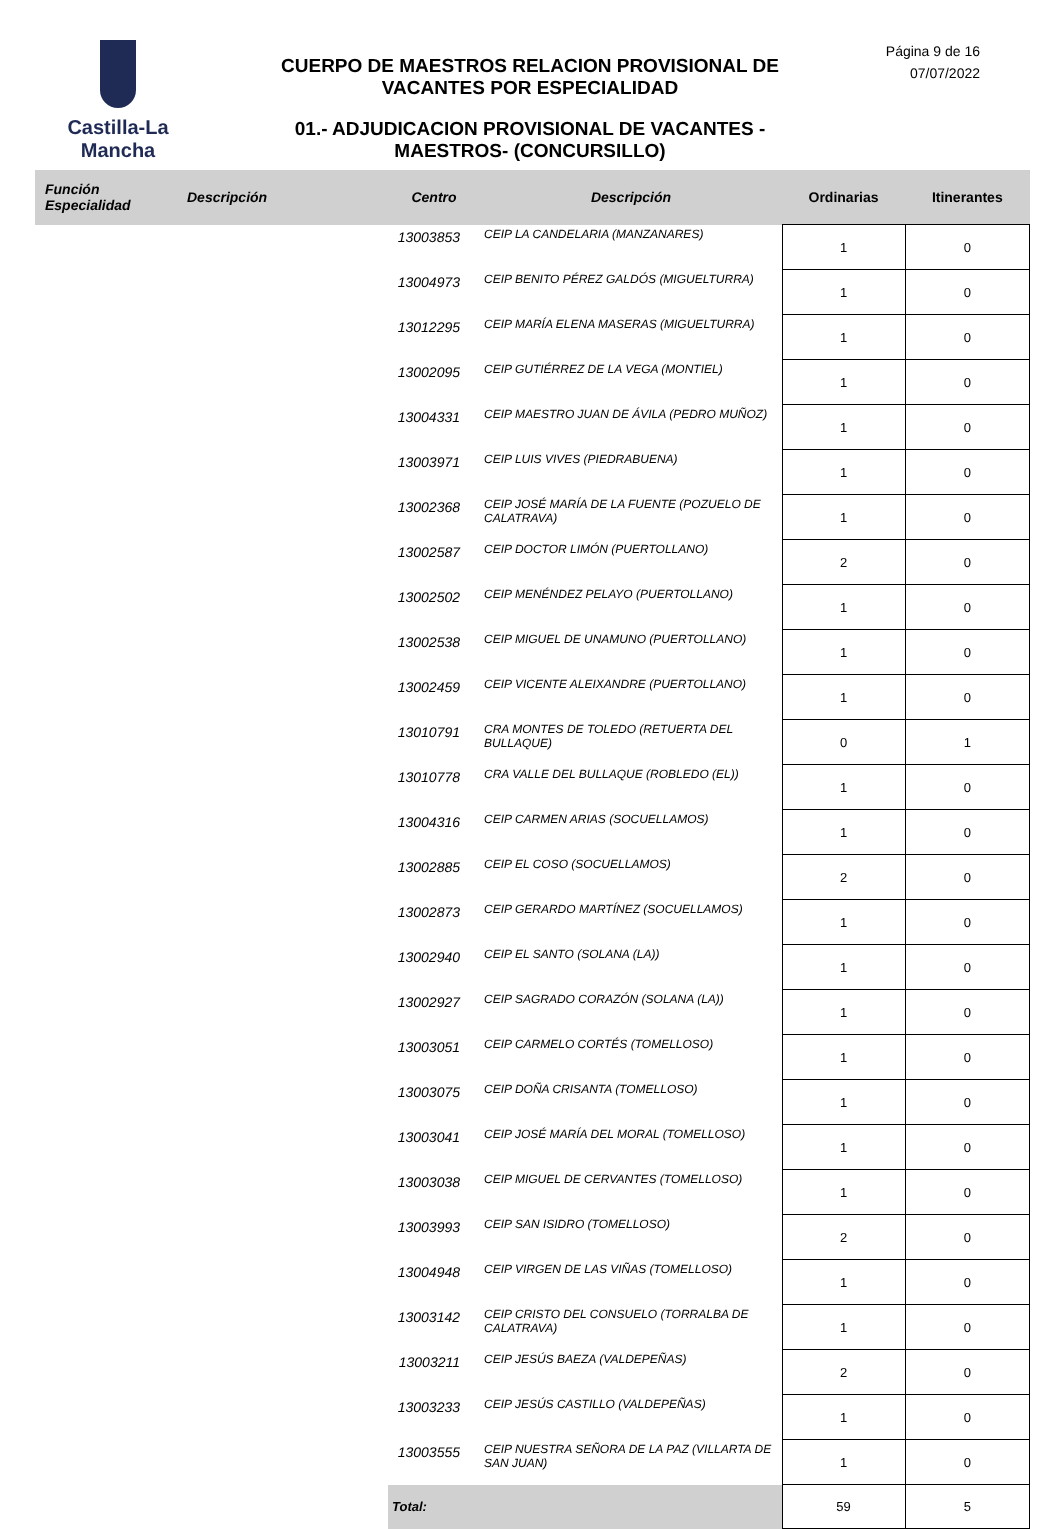Castilla-La Mancha
CUERPO DE MAESTROS RELACION PROVISIONAL DE VACANTES POR ESPECIALIDAD
01.- ADJUDICACION PROVISIONAL DE VACANTES - MAESTROS- (CONCURSILLO)
Página 9 de 16
07/07/2022
| Función Especialidad | Descripción | Centro | Descripción | Ordinarias | Itinerantes |
| --- | --- | --- | --- | --- | --- |
| | | 13003853 | CEIP LA CANDELARIA (MANZANARES) | 1 | 0 |
| | | 13004973 | CEIP BENITO PÉREZ GALDÓS (MIGUELTURRA) | 1 | 0 |
| | | 13012295 | CEIP MARÍA ELENA MASERAS (MIGUELTURRA) | 1 | 0 |
| | | 13002095 | CEIP GUTIÉRREZ DE LA VEGA (MONTIEL) | 1 | 0 |
| | | 13004331 | CEIP MAESTRO JUAN DE ÁVILA (PEDRO MUÑOZ) | 1 | 0 |
| | | 13003971 | CEIP LUIS VIVES (PIEDRABUENA) | 1 | 0 |
| | | 13002368 | CEIP JOSÉ MARÍA DE LA FUENTE (POZUELO DE CALATRAVA) | 1 | 0 |
| | | 13002587 | CEIP DOCTOR LIMÓN (PUERTOLLANO) | 2 | 0 |
| | | 13002502 | CEIP MENÉNDEZ PELAYO (PUERTOLLANO) | 1 | 0 |
| | | 13002538 | CEIP MIGUEL DE UNAMUNO (PUERTOLLANO) | 1 | 0 |
| | | 13002459 | CEIP VICENTE ALEIXANDRE (PUERTOLLANO) | 1 | 0 |
| | | 13010791 | CRA MONTES DE TOLEDO (RETUERTA DEL BULLAQUE) | 0 | 1 |
| | | 13010778 | CRA VALLE DEL BULLAQUE (ROBLEDO (EL)) | 1 | 0 |
| | | 13004316 | CEIP CARMEN ARIAS (SOCUELLAMOS) | 1 | 0 |
| | | 13002885 | CEIP EL COSO (SOCUELLAMOS) | 2 | 0 |
| | | 13002873 | CEIP GERARDO MARTÍNEZ (SOCUELLAMOS) | 1 | 0 |
| | | 13002940 | CEIP EL SANTO (SOLANA (LA)) | 1 | 0 |
| | | 13002927 | CEIP SAGRADO CORAZÓN (SOLANA (LA)) | 1 | 0 |
| | | 13003051 | CEIP CARMELO CORTÉS (TOMELLOSO) | 1 | 0 |
| | | 13003075 | CEIP DOÑA CRISANTA (TOMELLOSO) | 1 | 0 |
| | | 13003041 | CEIP JOSÉ MARÍA DEL MORAL (TOMELLOSO) | 1 | 0 |
| | | 13003038 | CEIP MIGUEL DE CERVANTES (TOMELLOSO) | 1 | 0 |
| | | 13003993 | CEIP SAN ISIDRO (TOMELLOSO) | 2 | 0 |
| | | 13004948 | CEIP VIRGEN DE LAS VIÑAS (TOMELLOSO) | 1 | 0 |
| | | 13003142 | CEIP CRISTO DEL CONSUELO (TORRALBA DE CALATRAVA) | 1 | 0 |
| | | 13003211 | CEIP JESÚS BAEZA (VALDEPEÑAS) | 2 | 0 |
| | | 13003233 | CEIP JESÚS CASTILLO (VALDEPEÑAS) | 1 | 0 |
| | | 13003555 | CEIP NUESTRA SEÑORA DE LA PAZ (VILLARTA DE SAN JUAN) | 1 | 0 |
| | | Total: | | 59 | 5 |